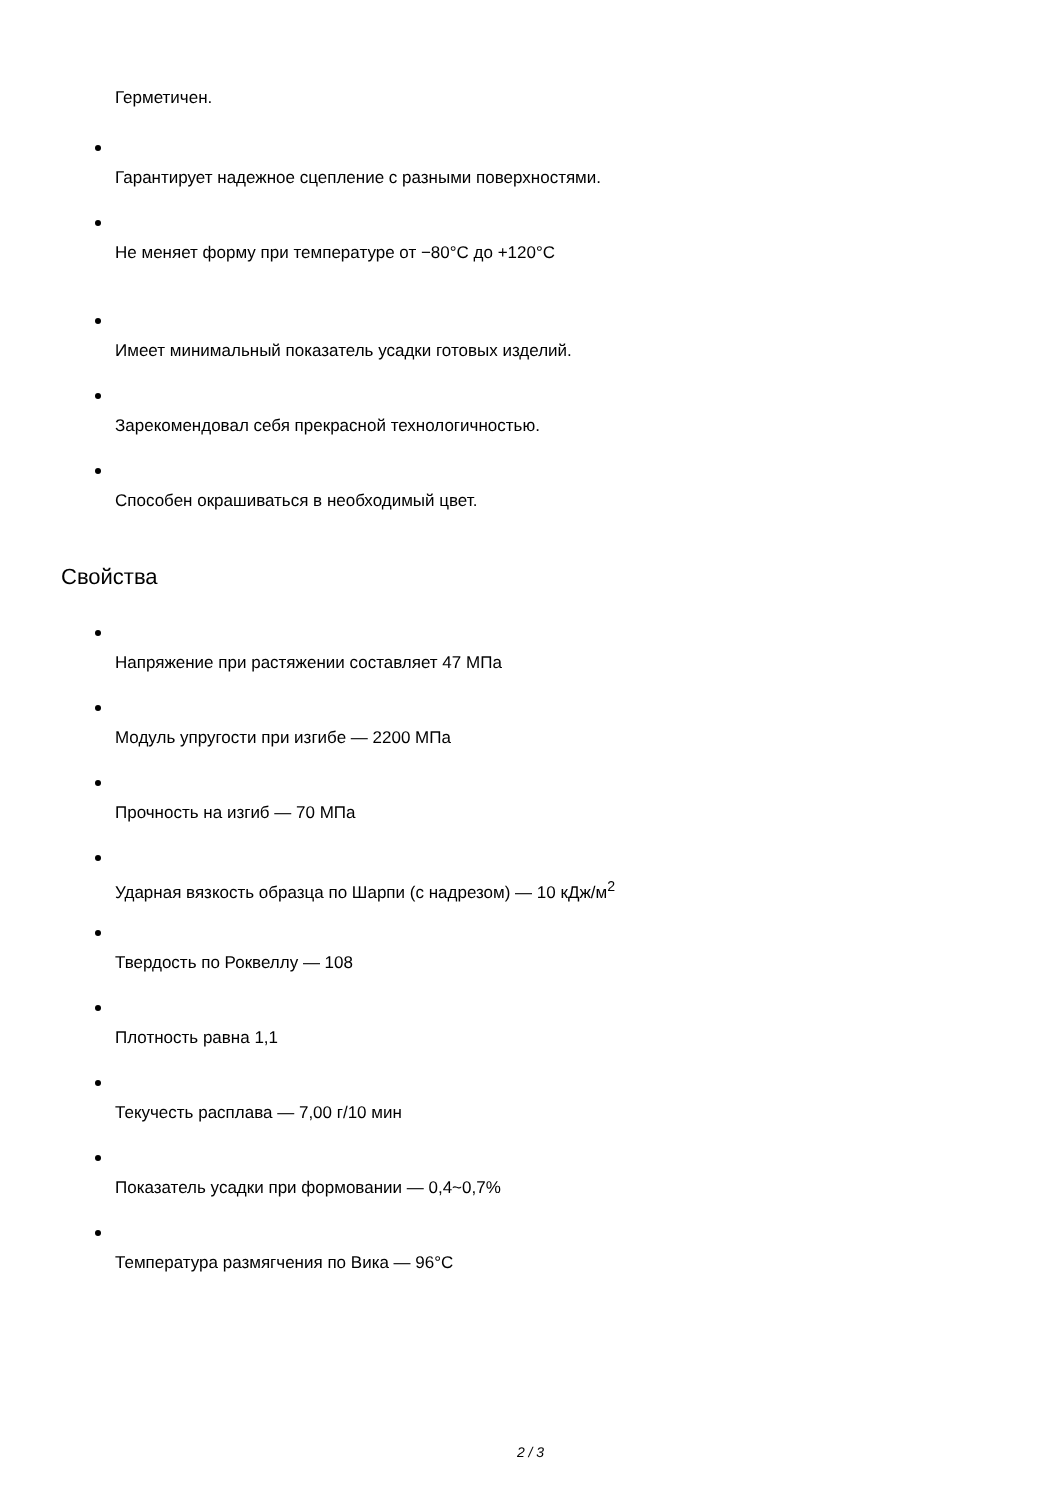Герметичен.
Гарантирует надежное сцепление с разными поверхностями.
Не меняет форму при температуре от −80°C до +120°C
Имеет минимальный показатель усадки готовых изделий.
Зарекомендовал себя прекрасной технологичностью.
Способен окрашиваться в необходимый цвет.
Свойства
Напряжение при растяжении составляет 47 МПа
Модуль упругости при изгибе — 2200 МПа
Прочность на изгиб — 70 МПа
Ударная вязкость образца по Шарпи (с надрезом) — 10 кДж/м<sup>2</sup>
Твердость по Роквеллу — 108
Плотность равна 1,1
Текучесть расплава — 7,00 г/10 мин
Показатель усадки при формовании — 0,4~0,7%
Температура размягчения по Вика — 96°C
2 / 3